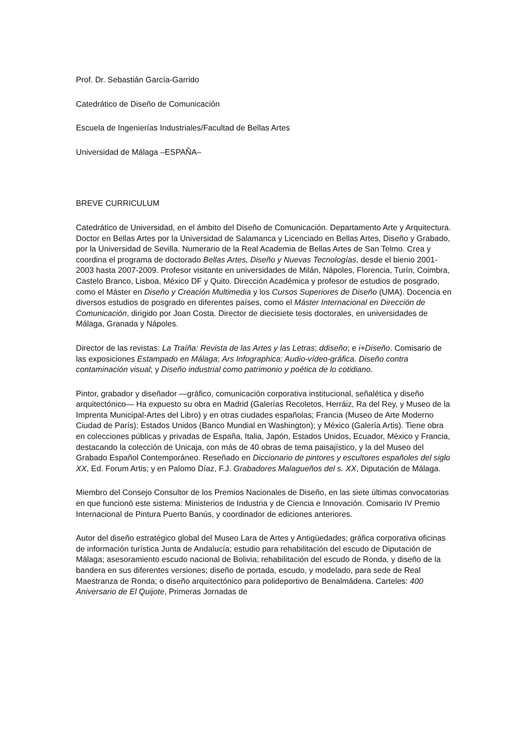Prof. Dr. Sebastián García-Garrido
Catedrático de Diseño de Comunicación
Escuela de Ingenierías Industriales/Facultad de Bellas Artes
Universidad de Málaga –ESPAÑA–
BREVE CURRICULUM
Catedrático de Universidad, en el ámbito del Diseño de Comunicación. Departamento Arte y Arquitectura. Doctor en Bellas Artes por la Universidad de Salamanca y Licenciado en Bellas Artes, Diseño y Grabado, por la Universidad de Sevilla. Numerario de la Real Academia de Bellas Artes de San Telmo. Crea y coordina el programa de doctorado Bellas Artes, Diseño y Nuevas Tecnologías, desde el bienio 2001-2003 hasta 2007-2009. Profesor visitante en universidades de Milán, Nápoles, Florencia, Turín, Coimbra, Castelo Branco, Lisboa, México DF y Quito. Dirección Académica y profesor de estudios de posgrado, como el Máster en Diseño y Creación Multimedia y los Cursos Superiores de Diseño (UMA). Docencia en diversos estudios de posgrado en diferentes países, como el Máster Internacional en Dirección de Comunicación, dirigido por Joan Costa. Director de diecisiete tesis doctorales, en universidades de Málaga, Granada y Nápoles.
Director de las revistas: La Traíña: Revista de las Artes y las Letras; ddiseño; e i+Diseño. Comisario de las exposiciones Estampado en Málaga; Ars Infographica: Audio-vídeo-gráfica. Diseño contra contaminación visual; y Diseño industrial como patrimonio y poética de lo cotidiano.
Pintor, grabador y diseñador —gráfico, comunicación corporativa institucional, señalética y diseño arquitectónico— Ha expuesto su obra en Madrid (Galerías Recoletos, Herráiz, Ra del Rey, y Museo de la Imprenta Municipal-Artes del Libro) y en otras ciudades españolas; Francia (Museo de Arte Moderno Ciudad de París); Estados Unidos (Banco Mundial en Washington); y México (Galería Artis). Tiene obra en colecciones públicas y privadas de España, Italia, Japón, Estados Unidos, Ecuador, México y Francia, destacando la colección de Unicaja, con más de 40 obras de tema paisajístico, y la del Museo del Grabado Español Contemporáneo. Reseñado en Diccionario de pintores y escultores españoles del siglo XX, Ed. Forum Artis; y en Palomo Díaz, F.J. Grabadores Malagueños del s. XX, Diputación de Málaga.
Miembro del Consejo Consultor de los Premios Nacionales de Diseño, en las siete últimas convocatorias en que funcionó este sistema: Ministerios de Industria y de Ciencia e Innovación. Comisario IV Premio Internacional de Pintura Puerto Banús, y coordinador de ediciones anteriores.
Autor del diseño estratégico global del Museo Lara de Artes y Antigüedades; gráfica corporativa oficinas de información turística Junta de Andalucía; estudio para rehabilitación del escudo de Diputación de Málaga; asesoramiento escudo nacional de Bolivia; rehabilitación del escudo de Ronda, y diseño de la bandera en sus diferentes versiones; diseño de portada, escudo, y modelado, para sede de Real Maestranza de Ronda; o diseño arquitectónico para polideportivo de Benalmádena. Carteles: 400 Aniversario de El Quijote, Primeras Jornadas de